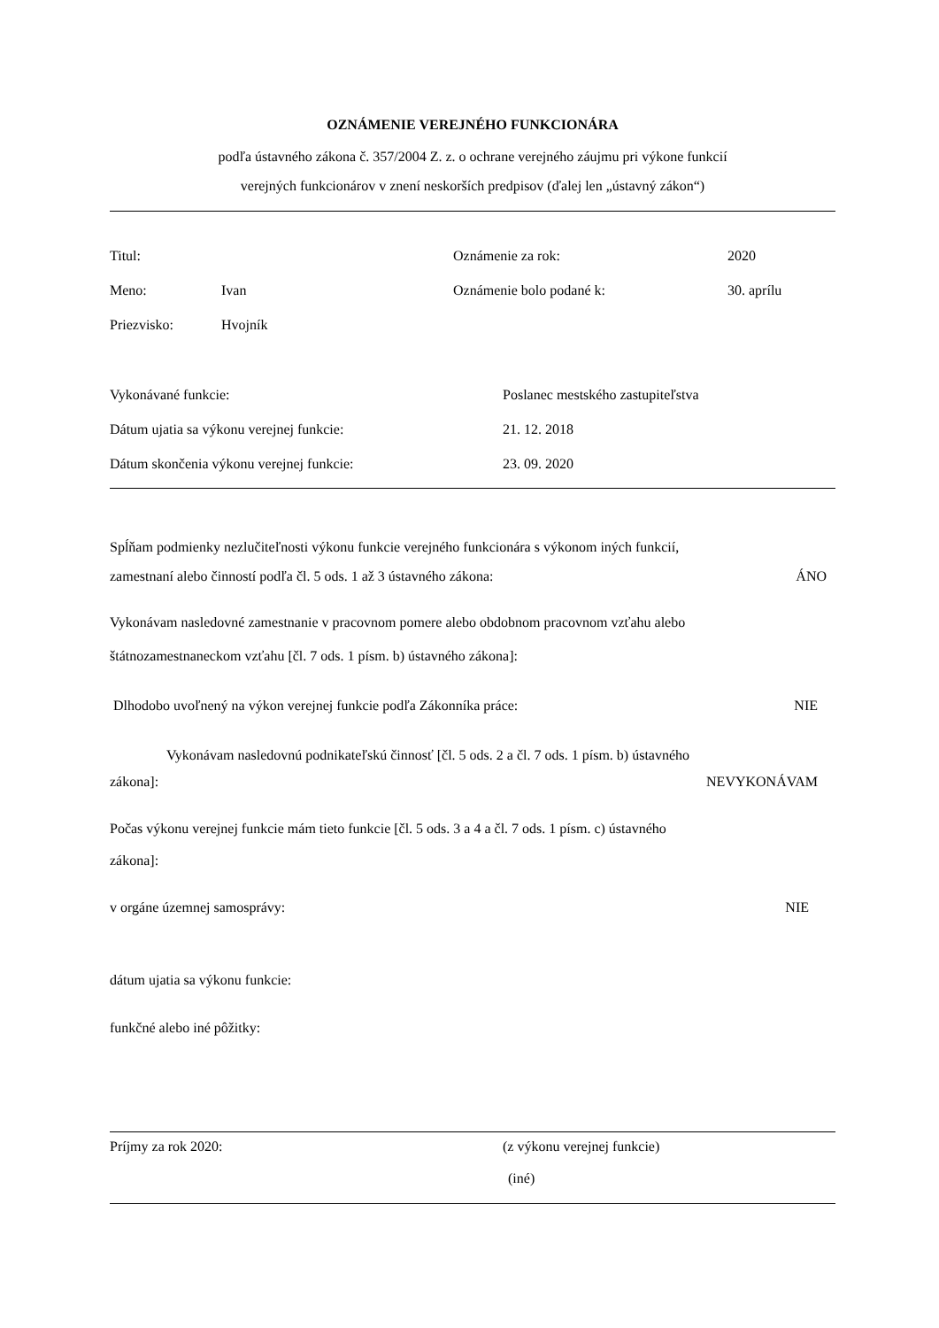OZNÁMENIE VEREJNÉHO FUNKCIONÁRA
podľa ústavného zákona č. 357/2004 Z. z. o ochrane verejného záujmu pri výkone funkcií
verejných funkcionárov v znení neskorších predpisov (ďalej len „ústavný zákon“)
Titul: Oznámenie za rok: 2020
Meno: Ivan Oznámenie bolo podané k: 30. aprílu
Priezvisko: Hvojník
Vykonávané funkcie: Poslanec mestského zastupiteľstva
Dátum ujatia sa výkonu verejnej funkcie: 21. 12. 2018
Dátum skončenia výkonu verejnej funkcie: 23. 09. 2020
Spĺňam podmienky nezlučiteľnosti výkonu funkcie verejného funkcionára s výkonom iných funkcií,
zamestnaní alebo činností podľa čl. 5 ods. 1 až 3 ústavného zákona: ÁNO
Vykonávam nasledovné zamestnanie v pracovnom pomere alebo obdobnom pracovnom vzťahu alebo
štátnozamestnaneckom vzťahu [čl. 7 ods. 1 písm. b) ústavného zákona]:
Dlhodobo uvoľnený na výkon verejnej funkcie podľa Zákonníka práce: NIE
Vykonávam nasledovnú podnikateľskú činnosť [čl. 5 ods. 2 a čl. 7 ods. 1 písm. b) ústavného
zákona]: NEVYKONÁVAM
Počas výkonu verejnej funkcie mám tieto funkcie [čl. 5 ods. 3 a 4 a čl. 7 ods. 1 písm. c) ústavného
zákona]:
v orgáne územnej samosprávy: NIE
dátum ujatia sa výkonu funkcie:
funkčné alebo iné pôžitky:
Príjmy za rok 2020: (z výkonu verejnej funkcie)
(iné)